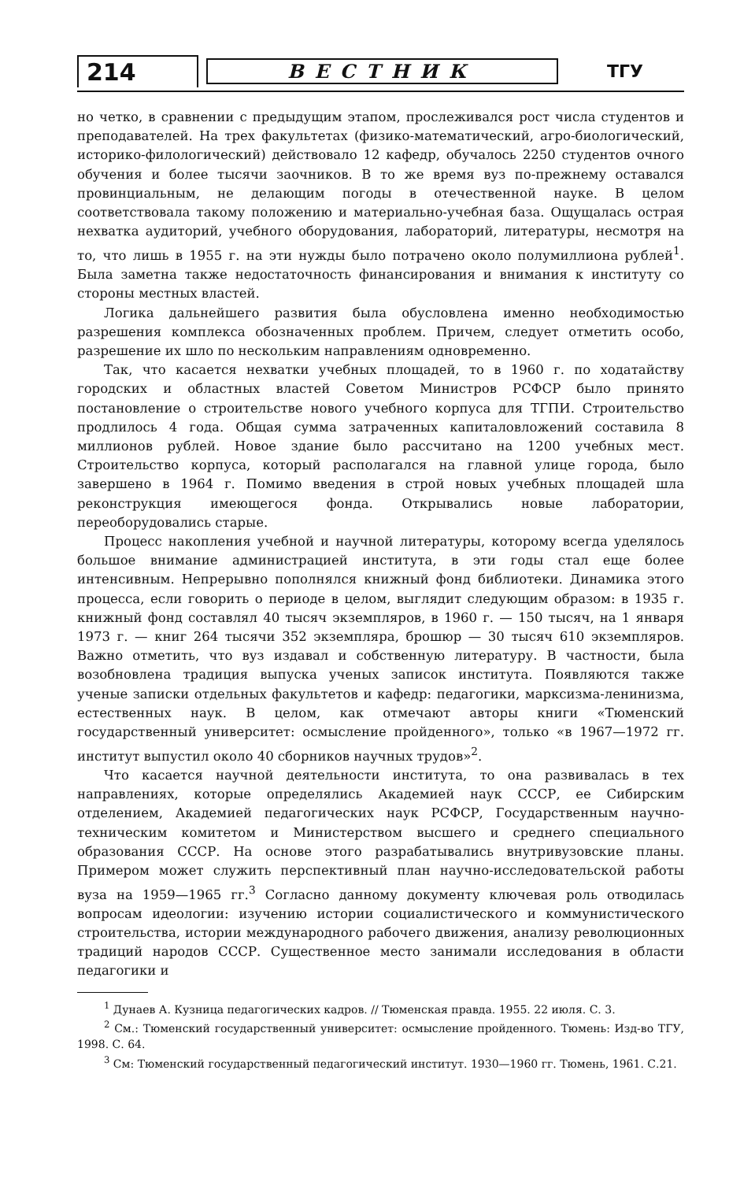214
ВЕСТНИК ТГУ
но четко, в сравнении с предыдущим этапом, прослеживался рост числа студентов и преподавателей. На трех факультетах (физико-математический, агро-биологический, историко-филологический) действовало 12 кафедр, обучалось 2250 студентов очного обучения и более тысячи заочников. В то же время вуз по-прежнему оставался провинциальным, не делающим погоды в отечественной науке. В целом соответствовала такому положению и материально-учебная база. Ощущалась острая нехватка аудиторий, учебного оборудования, лабораторий, литературы, несмотря на то, что лишь в 1955 г. на эти нужды было потрачено около полумиллиона рублей<sup>1</sup>. Была заметна также недостаточность финансирования и внимания к институту со стороны местных властей.
Логика дальнейшего развития была обусловлена именно необходимостью разрешения комплекса обозначенных проблем. Причем, следует отметить особо, разрешение их шло по нескольким направлениям одновременно.
Так, что касается нехватки учебных площадей, то в 1960 г. по ходатайству городских и областных властей Советом Министров РСФСР было принято постановление о строительстве нового учебного корпуса для ТГПИ. Строительство продлилось 4 года. Общая сумма затраченных капиталовложений составила 8 миллионов рублей. Новое здание было рассчитано на 1200 учебных мест. Строительство корпуса, который располагался на главной улице города, было завершено в 1964 г. Помимо введения в строй новых учебных площадей шла реконструкция имеющегося фонда. Открывались новые лаборатории, переоборудовались старые.
Процесс накопления учебной и научной литературы, которому всегда уделялось большое внимание администрацией института, в эти годы стал еще более интенсивным. Непрерывно пополнялся книжный фонд библиотеки. Динамика этого процесса, если говорить о периоде в целом, выглядит следующим образом: в 1935 г. книжный фонд составлял 40 тысяч экземпляров, в 1960 г. — 150 тысяч, на 1 января 1973 г. — книг 264 тысячи 352 экземпляра, брошюр — 30 тысяч 610 экземпляров. Важно отметить, что вуз издавал и собственную литературу. В частности, была возобновлена традиция выпуска ученых записок института. Появляются также ученые записки отдельных факультетов и кафедр: педагогики, марксизма-ленинизма, естественных наук. В целом, как отмечают авторы книги «Тюменский государственный университет: осмысление пройденного», только «в 1967—1972 гг. институт выпустил около 40 сборников научных трудов»<sup>2</sup>.
Что касается научной деятельности института, то она развивалась в тех направлениях, которые определялись Академией наук СССР, ее Сибирским отделением, Академией педагогических наук РСФСР, Государственным научно-техническим комитетом и Министерством высшего и среднего специального образования СССР. На основе этого разрабатывались внутривузовские планы. Примером может служить перспективный план научно-исследовательской работы вуза на 1959—1965 гг.<sup>3</sup> Согласно данному документу ключевая роль отводилась вопросам идеологии: изучению истории социалистического и коммунистического строительства, истории международного рабочего движения, анализу революционных традиций народов СССР. Существенное место занимали исследования в области педагогики и
<sup>1</sup> Дунаев А. Кузница педагогических кадров. // Тюменская правда. 1955. 22 июля. С. 3.
<sup>2</sup> См.: Тюменский государственный университет: осмысление пройденного. Тюмень: Изд-во ТГУ, 1998. С. 64.
<sup>3</sup> См: Тюменский государственный педагогический институт. 1930—1960 гг. Тюмень, 1961. С.21.